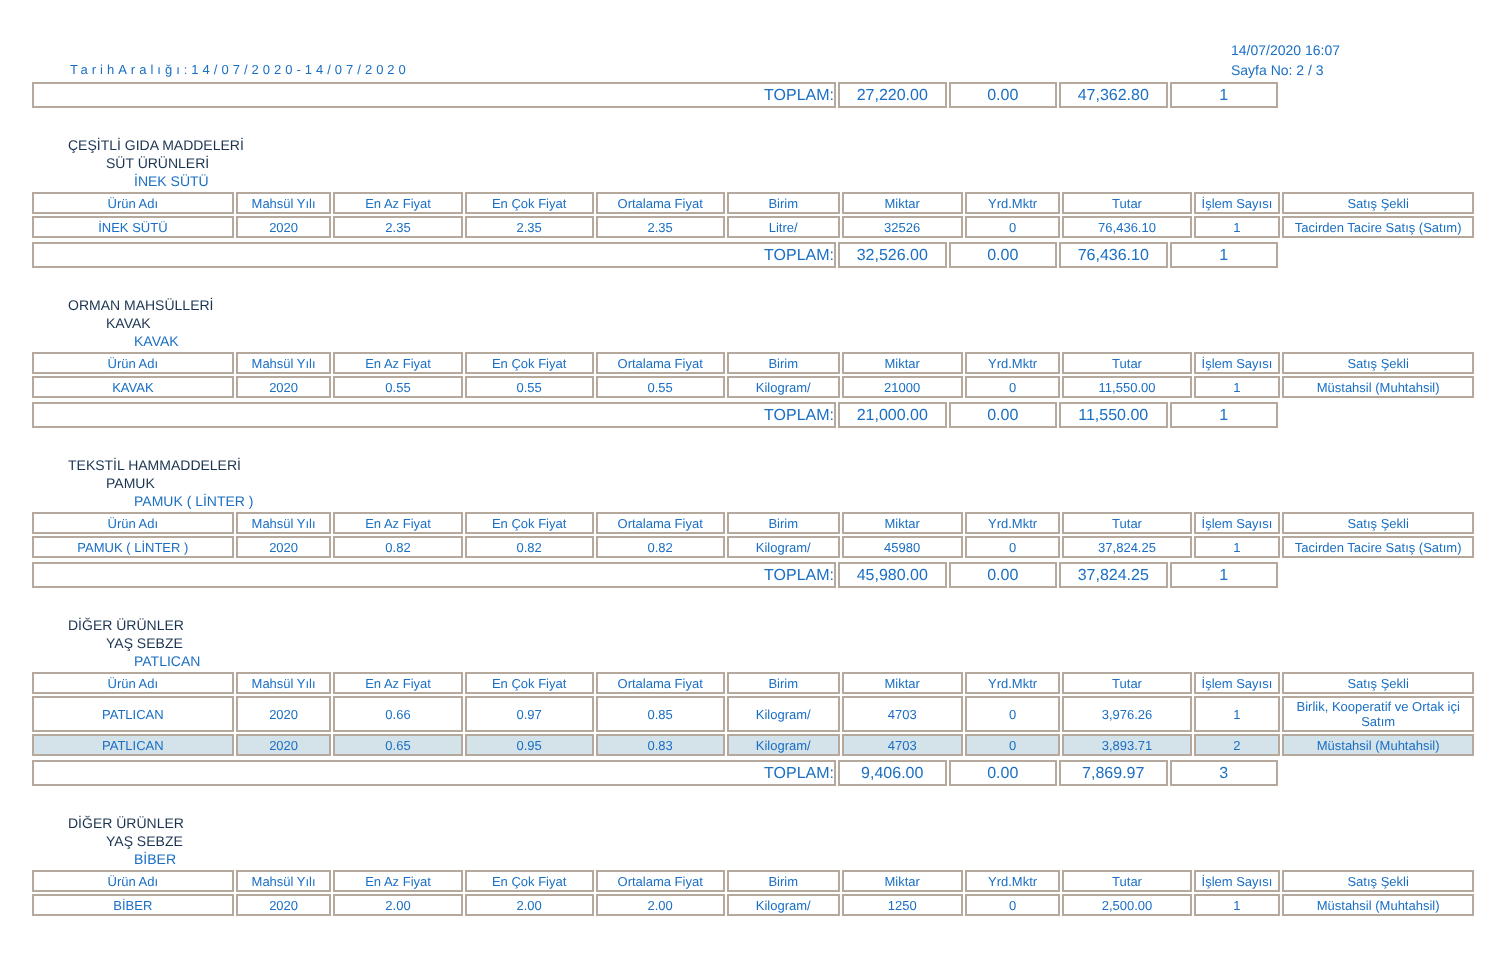TarihAralığı:14/07/2020-14/07/2020
14/07/2020 16:07
Sayfa No: 2 / 3
| TOPLAM: | 27,220.00 | 0.00 | 47,362.80 | 1 |
ÇEŞİTLİ GIDA MADDELERİ
SÜT ÜRÜNLERİ
İNEK SÜTÜ
| Ürün Adı | Mahsül Yılı | En Az Fiyat | En Çok Fiyat | Ortalama Fiyat | Birim | Miktar | Yrd.Mktr | Tutar | İşlem Sayısı | Satış Şekli |
| --- | --- | --- | --- | --- | --- | --- | --- | --- | --- | --- |
| İNEK SÜTÜ | 2020 | 2.35 | 2.35 | 2.35 | Litre/ | 32526 | 0 | 76,436.10 | 1 | Tacirden Tacire Satış (Satım) |
| TOPLAM: | 32,526.00 | 0.00 | 76,436.10 | 1 |
ORMAN MAHSÜLLERİ
KAVAK
KAVAK
| Ürün Adı | Mahsül Yılı | En Az Fiyat | En Çok Fiyat | Ortalama Fiyat | Birim | Miktar | Yrd.Mktr | Tutar | İşlem Sayısı | Satış Şekli |
| --- | --- | --- | --- | --- | --- | --- | --- | --- | --- | --- |
| KAVAK | 2020 | 0.55 | 0.55 | 0.55 | Kilogram/ | 21000 | 0 | 11,550.00 | 1 | Müstahsil (Muhtahsil) |
| TOPLAM: | 21,000.00 | 0.00 | 11,550.00 | 1 |
TEKSTİL HAMMADDELERİ
PAMUK
PAMUK ( LİNTER )
| Ürün Adı | Mahsül Yılı | En Az Fiyat | En Çok Fiyat | Ortalama Fiyat | Birim | Miktar | Yrd.Mktr | Tutar | İşlem Sayısı | Satış Şekli |
| --- | --- | --- | --- | --- | --- | --- | --- | --- | --- | --- |
| PAMUK ( LİNTER ) | 2020 | 0.82 | 0.82 | 0.82 | Kilogram/ | 45980 | 0 | 37,824.25 | 1 | Tacirden Tacire Satış (Satım) |
| TOPLAM: | 45,980.00 | 0.00 | 37,824.25 | 1 |
DİĞER ÜRÜNLER
YAŞ SEBZE
PATLICAN
| Ürün Adı | Mahsül Yılı | En Az Fiyat | En Çok Fiyat | Ortalama Fiyat | Birim | Miktar | Yrd.Mktr | Tutar | İşlem Sayısı | Satış Şekli |
| --- | --- | --- | --- | --- | --- | --- | --- | --- | --- | --- |
| PATLICAN | 2020 | 0.66 | 0.97 | 0.85 | Kilogram/ | 4703 | 0 | 3,976.26 | 1 | Birlik, Kooperatif ve Ortak içi Satım |
| PATLICAN | 2020 | 0.65 | 0.95 | 0.83 | Kilogram/ | 4703 | 0 | 3,893.71 | 2 | Müstahsil (Muhtahsil) |
| TOPLAM: | 9,406.00 | 0.00 | 7,869.97 | 3 |
DİĞER ÜRÜNLER
YAŞ SEBZE
BİBER
| Ürün Adı | Mahsül Yılı | En Az Fiyat | En Çok Fiyat | Ortalama Fiyat | Birim | Miktar | Yrd.Mktr | Tutar | İşlem Sayısı | Satış Şekli |
| --- | --- | --- | --- | --- | --- | --- | --- | --- | --- | --- |
| BİBER | 2020 | 2.00 | 2.00 | 2.00 | Kilogram/ | 1250 | 0 | 2,500.00 | 1 | Müstahsil (Muhtahsil) |